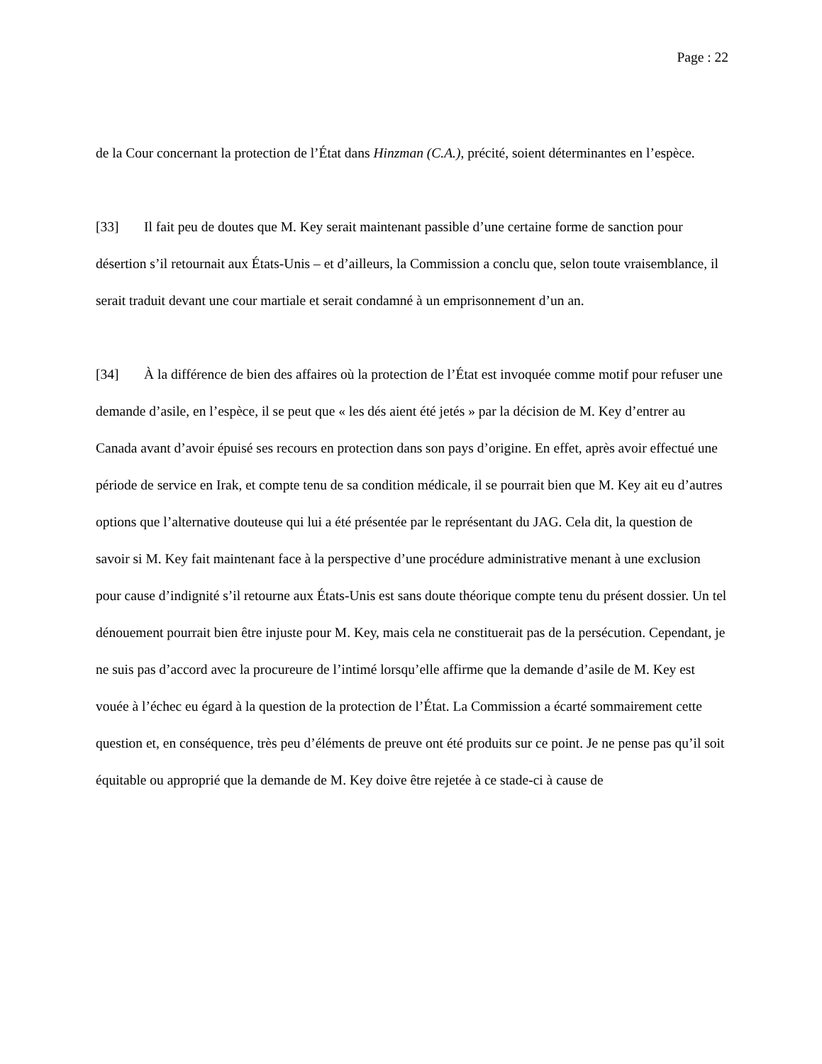Page : 22
de la Cour concernant la protection de l’État dans Hinzman (C.A.), précité, soient déterminantes en l’espèce.
[33] Il fait peu de doutes que M. Key serait maintenant passible d’une certaine forme de sanction pour désertion s’il retournait aux États-Unis – et d’ailleurs, la Commission a conclu que, selon toute vraisemblance, il serait traduit devant une cour martiale et serait condamné à un emprisonnement d’un an.
[34] À la différence de bien des affaires où la protection de l’État est invoquée comme motif pour refuser une demande d’asile, en l’espèce, il se peut que « les dés aient été jetés » par la décision de M. Key d’entrer au Canada avant d’avoir épuisé ses recours en protection dans son pays d’origine. En effet, après avoir effectué une période de service en Irak, et compte tenu de sa condition médicale, il se pourrait bien que M. Key ait eu d’autres options que l’alternative douteuse qui lui a été présentée par le représentant du JAG. Cela dit, la question de savoir si M. Key fait maintenant face à la perspective d’une procédure administrative menant à une exclusion pour cause d’indignité s’il retourne aux États-Unis est sans doute théorique compte tenu du présent dossier. Un tel dénouement pourrait bien être injuste pour M. Key, mais cela ne constituerait pas de la persécution. Cependant, je ne suis pas d’accord avec la procureure de l’intimé lorsqu’elle affirme que la demande d’asile de M. Key est vouée à l’échec eu égard à la question de la protection de l’État. La Commission a écarté sommairement cette question et, en conséquence, très peu d’éléments de preuve ont été produits sur ce point. Je ne pense pas qu’il soit équitable ou approprié que la demande de M. Key doive être rejetée à ce stade-ci à cause de